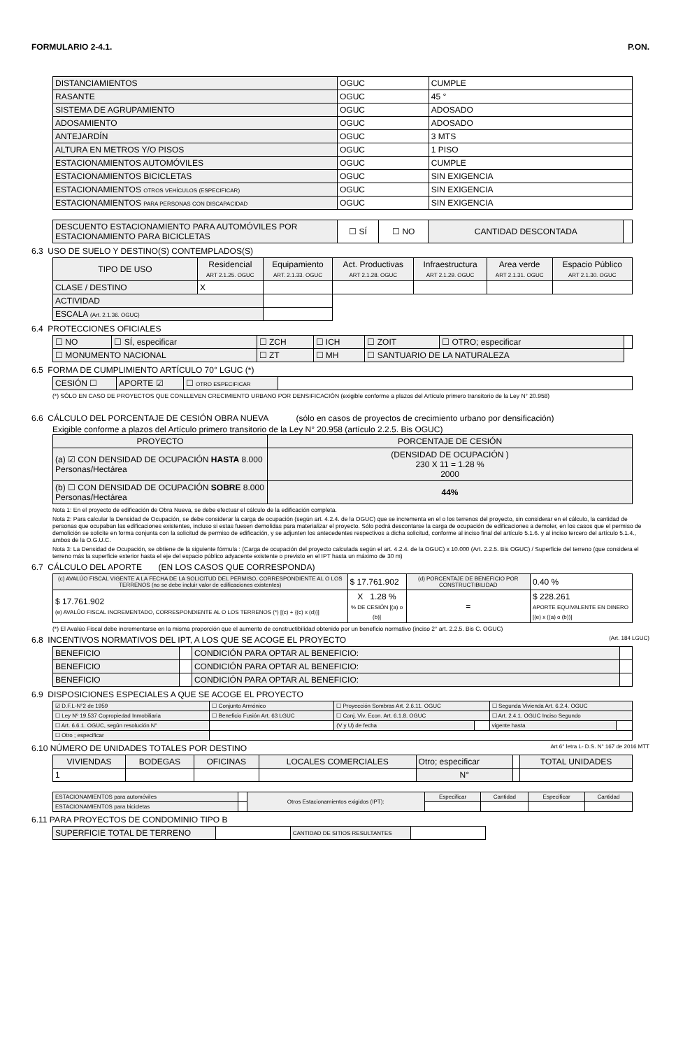FORMULARIO 2-4.1. P.ON.
| DISTANCIAMIENTOS | OGUC | CUMPLE |
| RASANTE | OGUC | 45 ° |
| SISTEMA DE AGRUPAMIENTO | OGUC | ADOSADO |
| ADOSAMIENTO | OGUC | ADOSADO |
| ANTEJARDÍN | OGUC | 3 MTS |
| ALTURA EN METROS Y/O PISOS | OGUC | 1 PISO |
| ESTACIONAMIENTOS AUTOMÓVILES | OGUC | CUMPLE |
| ESTACIONAMIENTOS BICICLETAS | OGUC | SIN EXIGENCIA |
| ESTACIONAMIENTOS OTROS VEHÍCULOS (ESPECIFICAR) | OGUC | SIN EXIGENCIA |
| ESTACIONAMIENTOS PARA PERSONAS CON DISCAPACIDAD | OGUC | SIN EXIGENCIA |
| DESCUENTO ESTACIONAMIENTO PARA AUTOMÓVILES POR ESTACIONAMIENTO PARA BICICLETAS | ☐ SÍ | ☐ NO | CANTIDAD DESCONTADA | |
6.3 USO DE SUELO Y DESTINO(S) CONTEMPLADOS(S)
| TIPO DE USO | Residencial ART 2.1.25. OGUC | Equipamiento ART. 2.1.33. OGUC | Act. Productivas ART 2.1.28. OGUC | Infraestructura ART 2.1.29. OGUC | Area verde ART 2.1.31. OGUC | Espacio Público ART 2.1.30. OGUC |
| CLASE / DESTINO | X | | | | | |
| ACTIVIDAD | | | | | | |
| ESCALA (Art. 2.1.36. OGUC) | | | | | | |
6.4 PROTECCIONES OFICIALES
| ☐ NO | ☐ SÍ, especificar | ☐ ZCH | ☐ ICH | ☐ ZOIT | ☐ OTRO; especificar | |
| ☐ MONUMENTO NACIONAL | | ☐ ZT | ☐ MH | ☐ SANTUARIO DE LA NATURALEZA | | |
6.5 FORMA DE CUMPLIMIENTO ARTÍCULO 70° LGUC (*)
| CESIÓN ☐ | APORTE ☑ | ☐ OTRO ESPECIFICAR | |
(*) SÓLO EN CASO DE PROYECTOS QUE CONLLEVEN CRECIMIENTO URBANO POR DENSIFICACIÓN (exigible conforme a plazos del Artículo primero transitorio de la Ley N° 20.958)
6.6 CÁLCULO DEL PORCENTAJE DE CESIÓN OBRA NUEVA (sólo en casos de proyectos de crecimiento urbano por densificación)
Exigible conforme a plazos del Artículo primero transitorio de la Ley N° 20.958 (artículo 2.2.5. Bis OGUC)
| PROYECTO | PORCENTAJE DE CESIÓN |
| (a) ☑ CON DENSIDAD DE OCUPACIÓN HASTA 8.000 Personas/Hectárea | (DENSIDAD DE OCUPACIÓN ) 230 X 11 = 1.28 % 2000 |
| (b) ☐ CON DENSIDAD DE OCUPACIÓN SOBRE 8.000 Personas/Hectárea | 44% |
Nota 1: En el proyecto de edificación de Obra Nueva, se debe efectuar el cálculo de la edificación completa.
Nota 2: Para calcular la Densidad de Ocupación, se debe considerar la carga de ocupación (según art. 4.2.4. de la OGUC) que se incrementa en el o los terrenos del proyecto, sin considerar en el cálculo, la cantidad de personas que ocupaban las edificaciones existentes, incluso si estas fuesen demolidas para materializar el proyecto. Sólo podrá descontarse la carga de ocupación de edificaciones a demoler, en los casos que el permiso de demolición se solicite en forma conjunta con la solicitud de permiso de edificación, y se adjunten los antecedentes respectivos a dicha solicitud, conforme al inciso final del artículo 5.1.6. y al inciso tercero del artículo 5.1.4., ambos de la O.G.U.C.
Nota 3: La Densidad de Ocupación, se obtiene de la siguiente fórmula : (Carga de ocupación del proyecto calculada según el art. 4.2.4. de la OGUC) x 10.000 (Art. 2.2.5. Bis OGUC) / Superficie del terreno (que considera el terreno más la superficie exterior hasta el eje del espacio público adyacente existente o previsto en el IPT hasta un máximo de 30 m)
6.7 CÁLCULO DEL APORTE (EN LOS CASOS QUE CORRESPONDA)
| (c) AVALÚO FISCAL VIGENTE A LA FECHA DE LA SOLICITUD DEL PERMISO, CORRESPONDIENTE AL O LOS TERRENOS (no se debe incluir valor de edificaciones existentes) | $ 17.761.902 | (d) PORCENTAJE DE BENEFICIO POR CONSTRUCTIBILIDAD | 0.40 % |
| $ 17.761.902 (e) AVALÚO FISCAL INCREMENTADO, CORRESPONDIENTE AL O LOS TERRENOS (*) [(c) + {(c) x (d)}] | X 1.28 % % DE CESIÓN [(a) o (b)] | = | $ 228.261 APORTE EQUIVALENTE EN DINERO [(e) x ((a) o (b))] |
(*) El Avalúo Fiscal debe incrementarse en la misma proporción que el aumento de constructibilidad obtenido por un beneficio normativo (inciso 2° art. 2.2.5. Bis C. OGUC)
6.8 INCENTIVOS NORMATIVOS DEL IPT, A LOS QUE SE ACOGE EL PROYECTO (Art. 184 LGUC)
| BENEFICIO | | CONDICIÓN PARA OPTAR AL BENEFICIO: | |
| BENEFICIO | | CONDICIÓN PARA OPTAR AL BENEFICIO: | |
| BENEFICIO | | CONDICIÓN PARA OPTAR AL BENEFICIO: | |
6.9 DISPOSICIONES ESPECIALES A QUE SE ACOGE EL PROYECTO
| ☑ D.F.L-N°2 de 1959 | ☐ Conjunto Armónico | ☐ Proyección Sombras Art. 2.6.11. OGUC | | ☐ Segunda Vivienda Art. 6.2.4. OGUC | |
| ☐ Ley Nº 19.537 Copropiedad Inmobiliaria | ☐ Beneficio Fusión Art. 63 LGUC | ☐ Conj. Viv. Econ. Art. 6.1.8. OGUC | | ☐ Art. 2.4.1. OGUC Inciso Segundo | |
| ☐ Art. 6.6.1. OGUC, según resolución N° | | (V y U) de fecha | | vigente hasta | |
| ☐ Otro ; especificar | | | | | |
6.10 NÚMERO DE UNIDADES TOTALES POR DESTINO Art 6° letra L- D.S. N° 167 de 2016 MTT
| VIVIENDAS | BODEGAS | OFICINAS | LOCALES COMERCIALES | Otro; especificar | | TOTAL UNIDADES |
| 1 | | | | N° | | |
| ESTACIONAMIENTOS para automóviles | | Otros Estacionamientos exigidos (IPT): | Especificar | Cantidad | Especificar | Cantidad |
| ESTACIONAMIENTOS para bicicletas | | | | | | |
6.11 PARA PROYECTOS DE CONDOMINIO TIPO B
| SUPERFICIE TOTAL DE TERRENO | | CANTIDAD DE SITIOS RESULTANTES | |